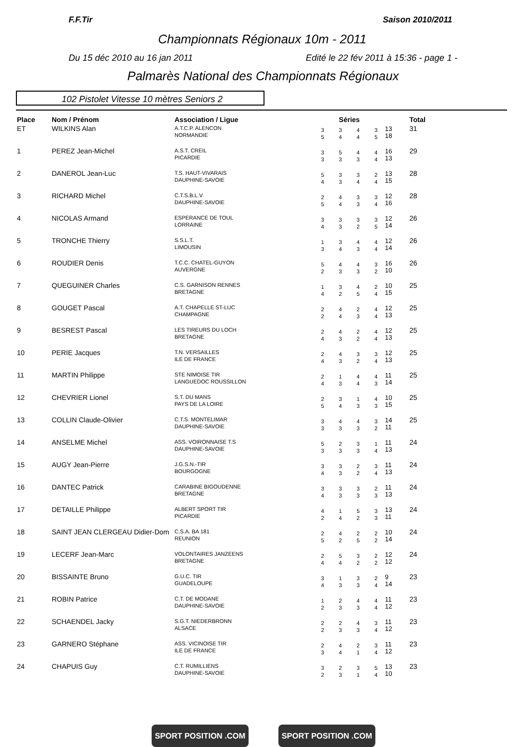F.F.Tir Saison 2010/2011
Championnats Régionaux 10m - 2011
Du 15 déc 2010 au 16 jan 2011
Edité le 22 fév 2011 à 15:36 - page 1 -
Palmarès National des Championnats Régionaux
102 Pistolet Vitesse 10 mètres Seniors 2
| Place | Nom / Prénom | Association / Ligue | Séries | | | | | Total |
| --- | --- | --- | --- | --- | --- | --- | --- | --- |
| ET | WILKINS Alan | A.T.C.P. ALENCON NORMANDIE | 3 5 | 3 4 | 4 4 | 3 5 | 13 18 | 31 |
| 1 | PEREZ Jean-Michel | A.S.T. CREIL PICARDIE | 3 3 | 5 3 | 4 3 | 4 4 | 16 13 | 29 |
| 2 | DANEROL Jean-Luc | T.S. HAUT-VIVARAIS DAUPHINE-SAVOIE | 5 4 | 3 3 | 3 4 | 2 4 | 13 15 | 28 |
| 3 | RICHARD Michel | C.T.S.B.L.V. DAUPHINE-SAVOIE | 2 5 | 4 4 | 3 3 | 3 4 | 12 16 | 28 |
| 4 | NICOLAS Armand | ESPERANCE DE TOUL LORRAINE | 3 4 | 3 3 | 3 2 | 3 5 | 12 14 | 26 |
| 5 | TRONCHE Thierry | S.S.L.T. LIMOUSIN | 1 3 | 3 4 | 4 3 | 4 4 | 12 14 | 26 |
| 6 | ROUDIER Denis | T.C.C. CHATEL-GUYON AUVERGNE | 5 2 | 4 3 | 4 3 | 3 2 | 16 10 | 26 |
| 7 | QUEGUINER Charles | C.S. GARNISON RENNES BRETAGNE | 1 4 | 3 2 | 4 5 | 2 4 | 10 15 | 25 |
| 8 | GOUGET Pascal | A.T. CHAPELLE ST-LUC CHAMPAGNE | 2 2 | 4 4 | 2 3 | 4 4 | 12 13 | 25 |
| 9 | BESREST Pascal | LES TIREURS DU LOCH BRETAGNE | 2 4 | 4 3 | 2 2 | 4 4 | 12 13 | 25 |
| 10 | PERIE Jacques | T.N. VERSAILLES ILE DE FRANCE | 2 4 | 4 3 | 3 2 | 3 4 | 12 13 | 25 |
| 11 | MARTIN Philippe | STE NIMOISE TIR LANGUEDOC ROUSSILLON | 2 4 | 1 3 | 4 4 | 4 3 | 11 14 | 25 |
| 12 | CHEVRIER Lionel | S.T. DU MANS PAYS DE LA LOIRE | 2 5 | 3 4 | 1 3 | 4 3 | 10 15 | 25 |
| 13 | COLLIN Claude-Olivier | C.T.S. MONTELIMAR DAUPHINE-SAVOIE | 3 3 | 4 3 | 4 3 | 3 2 | 14 11 | 25 |
| 14 | ANSELME Michel | ASS. VOIRONNAISE T.S DAUPHINE-SAVOIE | 5 3 | 2 3 | 3 3 | 1 4 | 11 13 | 24 |
| 15 | AUGY Jean-Pierre | J.G.S.N.-TIR BOURGOGNE | 3 4 | 3 3 | 2 2 | 3 4 | 11 13 | 24 |
| 16 | DANTEC Patrick | CARABINE BIGOUDENNE BRETAGNE | 3 4 | 3 3 | 3 3 | 2 3 | 11 13 | 24 |
| 17 | DETAILLE Philippe | ALBERT SPORT TIR PICARDIE | 4 2 | 1 4 | 5 2 | 3 3 | 13 11 | 24 |
| 18 | SAINT JEAN CLERGEAU Didier-Dom | C.S.A. BA 181 REUNION | 2 5 | 4 2 | 2 5 | 2 2 | 10 14 | 24 |
| 19 | LECERF Jean-Marc | VOLONTAIRES JANZEENS BRETAGNE | 2 4 | 5 4 | 3 2 | 2 2 | 12 12 | 24 |
| 20 | BISSAINTE Bruno | G.U.C. TIR GUADELOUPE | 3 4 | 1 3 | 3 3 | 2 4 | 9 14 | 23 |
| 21 | ROBIN Patrice | C.T. DE MODANE DAUPHINE-SAVOIE | 1 2 | 2 3 | 4 3 | 4 4 | 11 12 | 23 |
| 22 | SCHAENDEL Jacky | S.G.T. NIEDERBRONN ALSACE | 2 2 | 2 3 | 4 3 | 3 4 | 11 12 | 23 |
| 23 | GARNERO Stéphane | ASS. VICINOISE TIR ILE DE FRANCE | 2 3 | 4 4 | 2 1 | 3 4 | 11 12 | 23 |
| 24 | CHAPUIS Guy | C.T. RUMILLIENS DAUPHINE-SAVOIE | 3 2 | 2 3 | 3 1 | 5 4 | 13 10 | 23 |
SPORT POSITION .COM SPORT POSITION .COM